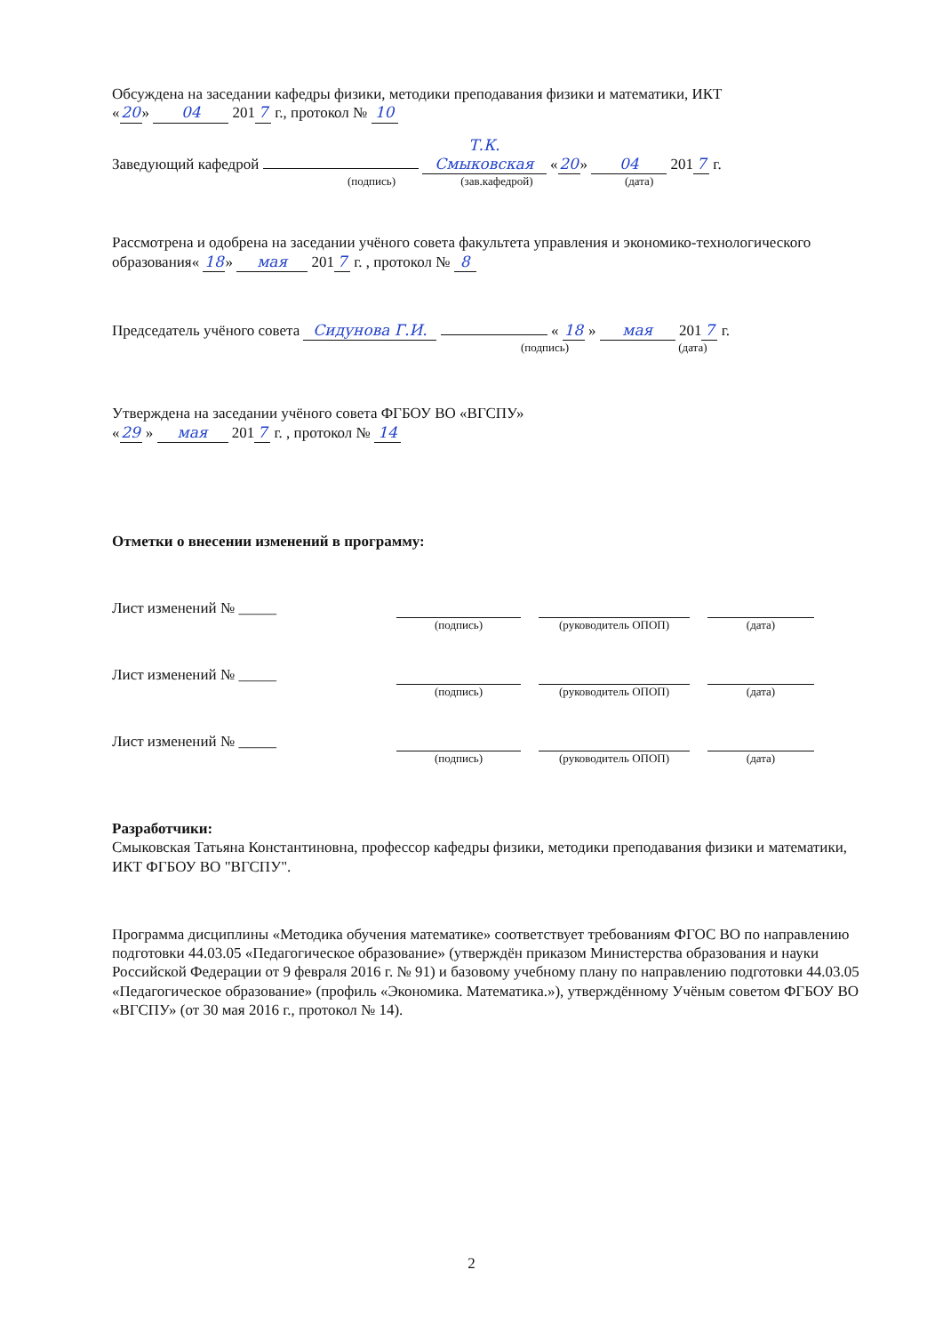Обсуждена на заседании кафедры физики, методики преподавания физики и математики, ИКТ
« 20 » 04 201 7 г., протокол № 10
Заведующий кафедрой Т.К. Смыковская « 20 » 04 201 7 г.
(подпись) (зав.кафедрой) (дата)
Рассмотрена и одобрена на заседании учёного совета факультета управления и экономико-технологического образования« 18 » мая 201 7 г. , протокол № 8
Председатель учёного совета Сидунова Г.И. « 18 » мая 201 7 г.
(подпись) (дата)
Утверждена на заседании учёного совета ФГБОУ ВО «ВГСПУ»
« 29 » мая 201 7 г. , протокол № 14
Отметки о внесении изменений в программу:
Лист изменений № _____
(подпись) (руководитель ОПОП) (дата)
Лист изменений № _____
(подпись) (руководитель ОПОП) (дата)
Лист изменений № _____
(подпись) (руководитель ОПОП) (дата)
Разработчики:
Смыковская Татьяна Константиновна, профессор кафедры физики, методики преподавания физики и математики, ИКТ ФГБОУ ВО "ВГСПУ".
Программа дисциплины «Методика обучения математике» соответствует требованиям ФГОС ВО по направлению подготовки 44.03.05 «Педагогическое образование» (утверждён приказом Министерства образования и науки Российской Федерации от 9 февраля 2016 г. № 91) и базовому учебному плану по направлению подготовки 44.03.05 «Педагогическое образование» (профиль «Экономика. Математика.»), утверждённому Учёным советом ФГБОУ ВО «ВГСПУ» (от 30 мая 2016 г., протокол № 14).
2